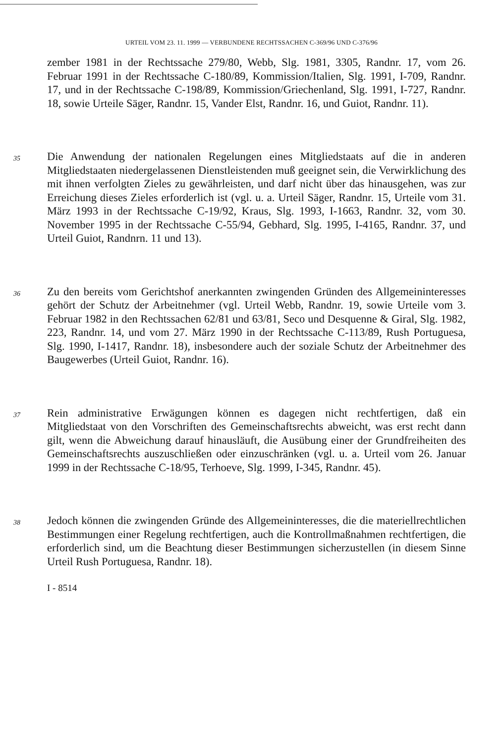URTEIL VOM 23. 11. 1999 — VERBUNDENE RECHTSSACHEN C-369/96 UND C-376/96
zember 1981 in der Rechtssache 279/80, Webb, Slg. 1981, 3305, Randnr. 17, vom 26. Februar 1991 in der Rechtssache C-180/89, Kommission/Italien, Slg. 1991, I-709, Randnr. 17, und in der Rechtssache C-198/89, Kommission/Griechenland, Slg. 1991, I-727, Randnr. 18, sowie Urteile Säger, Randnr. 15, Vander Elst, Randnr. 16, und Guiot, Randnr. 11).
35
Die Anwendung der nationalen Regelungen eines Mitgliedstaats auf die in anderen Mitgliedstaaten niedergelassenen Dienstleistenden muß geeignet sein, die Verwirklichung des mit ihnen verfolgten Zieles zu gewährleisten, und darf nicht über das hinausgehen, was zur Erreichung dieses Zieles erforderlich ist (vgl. u. a. Urteil Säger, Randnr. 15, Urteile vom 31. März 1993 in der Rechtssache C-19/92, Kraus, Slg. 1993, I-1663, Randnr. 32, vom 30. November 1995 in der Rechtssache C-55/94, Gebhard, Slg. 1995, I-4165, Randnr. 37, und Urteil Guiot, Randnrn. 11 und 13).
36
Zu den bereits vom Gerichtshof anerkannten zwingenden Gründen des Allgemeininteresses gehört der Schutz der Arbeitnehmer (vgl. Urteil Webb, Randnr. 19, sowie Urteile vom 3. Februar 1982 in den Rechtssachen 62/81 und 63/81, Seco und Desquenne & Giral, Slg. 1982, 223, Randnr. 14, und vom 27. März 1990 in der Rechtssache C-113/89, Rush Portuguesa, Slg. 1990, I-1417, Randnr. 18), insbesondere auch der soziale Schutz der Arbeitnehmer des Baugewerbes (Urteil Guiot, Randnr. 16).
37
Rein administrative Erwägungen können es dagegen nicht rechtfertigen, daß ein Mitgliedstaat von den Vorschriften des Gemeinschaftsrechts abweicht, was erst recht dann gilt, wenn die Abweichung darauf hinausläuft, die Ausübung einer der Grundfreiheiten des Gemeinschaftsrechts auszuschließen oder einzuschränken (vgl. u. a. Urteil vom 26. Januar 1999 in der Rechtssache C-18/95, Terhoeve, Slg. 1999, I-345, Randnr. 45).
38
Jedoch können die zwingenden Gründe des Allgemeininteresses, die die materiellrechtlichen Bestimmungen einer Regelung rechtfertigen, auch die Kontrollmaßnahmen rechtfertigen, die erforderlich sind, um die Beachtung dieser Bestimmungen sicherzustellen (in diesem Sinne Urteil Rush Portuguesa, Randnr. 18).
I - 8514